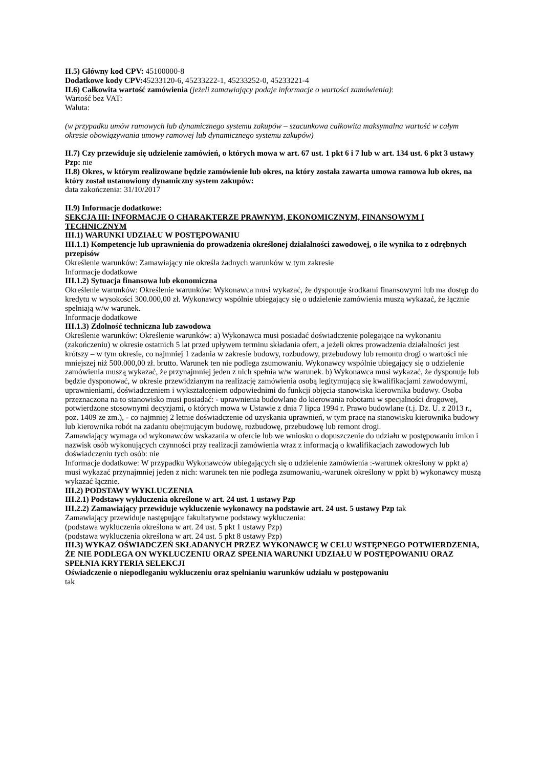II.5) Główny kod CPV: 45100000-8
Dodatkowe kody CPV: 45233120-6, 45233222-1, 45233252-0, 45233221-4
II.6) Całkowita wartość zamówienia (jeżeli zamawiający podaje informacje o wartości zamówienia):
Wartość bez VAT:
Waluta:
(w przypadku umów ramowych lub dynamicznego systemu zakupów – szacunkowa całkowita maksymalna wartość w całym okresie obowiązywania umowy ramowej lub dynamicznego systemu zakupów)
II.7) Czy przewiduje się udzielenie zamówień, o których mowa w art. 67 ust. 1 pkt 6 i 7 lub w art. 134 ust. 6 pkt 3 ustawy Pzp: nie
II.8) Okres, w którym realizowane będzie zamówienie lub okres, na który została zawarta umowa ramowa lub okres, na który został ustanowiony dynamiczny system zakupów:
data zakończenia: 31/10/2017
II.9) Informacje dodatkowe:
SEKCJA III: INFORMACJE O CHARAKTERZE PRAWNYM, EKONOMICZNYM, FINANSOWYM I TECHNICZNYM
III.1) WARUNKI UDZIAŁU W POSTĘPOWANIU
III.1.1) Kompetencje lub uprawnienia do prowadzenia określonej działalności zawodowej, o ile wynika to z odrębnych przepisów
Określenie warunków: Zamawiający nie określa żadnych warunków w tym zakresie
Informacje dodatkowe
III.1.2) Sytuacja finansowa lub ekonomiczna
Określenie warunków: Określenie warunków: Wykonawca musi wykazać, że dysponuje środkami finansowymi lub ma dostęp do kredytu w wysokości 300.000,00 zł. Wykonawcy wspólnie ubiegający się o udzielenie zamówienia muszą wykazać, że łącznie spełniają w/w warunek.
Informacje dodatkowe
III.1.3) Zdolność techniczna lub zawodowa
Określenie warunków: Określenie warunków: a) Wykonawca musi posiadać doświadczenie polegające na wykonaniu (zakończeniu) w okresie ostatnich 5 lat przed upływem terminu składania ofert, a jeżeli okres prowadzenia działalności jest krótszy – w tym okresie, co najmniej 1 zadania w zakresie budowy, rozbudowy, przebudowy lub remontu drogi o wartości nie mniejszej niż 500.000,00 zł. brutto. Warunek ten nie podlega zsumowaniu. Wykonawcy wspólnie ubiegający się o udzielenie zamówienia muszą wykazać, że przynajmniej jeden z nich spełnia w/w warunek. b) Wykonawca musi wykazać, że dysponuje lub będzie dysponować, w okresie przewidzianym na realizację zamówienia osobą legitymującą się kwalifikacjami zawodowymi, uprawnieniami, doświadczeniem i wykształceniem odpowiednimi do funkcji objęcia stanowiska kierownika budowy. Osoba przeznaczona na to stanowisko musi posiadać: - uprawnienia budowlane do kierowania robotami w specjalności drogowej, potwierdzone stosownymi decyzjami, o których mowa w Ustawie z dnia 7 lipca 1994 r. Prawo budowlane (t.j. Dz. U. z 2013 r., poz. 1409 ze zm.), - co najmniej 2 letnie doświadczenie od uzyskania uprawnień, w tym pracę na stanowisku kierownika budowy lub kierownika robót na zadaniu obejmującym budowę, rozbudowę, przebudowę lub remont drogi.
Zamawiający wymaga od wykonawców wskazania w ofercie lub we wniosku o dopuszczenie do udziału w postępowaniu imion i nazwisk osób wykonujących czynności przy realizacji zamówienia wraz z informacją o kwalifikacjach zawodowych lub doświadczeniu tych osób: nie
Informacje dodatkowe: W przypadku Wykonawców ubiegających się o udzielenie zamówienia :-warunek określony w ppkt a) musi wykazać przynajmniej jeden z nich: warunek ten nie podlega zsumowaniu,-warunek określony w ppkt b) wykonawcy muszą wykazać łącznie.
III.2) PODSTAWY WYKLUCZENIA
III.2.1) Podstawy wykluczenia określone w art. 24 ust. 1 ustawy Pzp
III.2.2) Zamawiający przewiduje wykluczenie wykonawcy na podstawie art. 24 ust. 5 ustawy Pzp tak
Zamawiający przewiduje następujące fakultatywne podstawy wykluczenia:
(podstawa wykluczenia określona w art. 24 ust. 5 pkt 1 ustawy Pzp)
(podstawa wykluczenia określona w art. 24 ust. 5 pkt 8 ustawy Pzp)
III.3) WYKAZ OŚWIADCZEŃ SKŁADANYCH PRZEZ WYKONAWCĘ W CELU WSTĘPNEGO POTWIERDZENIA, ŻE NIE PODLEGA ON WYKLUCZENIU ORAZ SPEŁNIA WARUNKI UDZIAŁU W POSTĘPOWANIU ORAZ SPEŁNIA KRYTERIA SELEKCJI
Oświadczenie o niepodleganiu wykluczeniu oraz spełnianiu warunków udziału w postępowaniu
tak